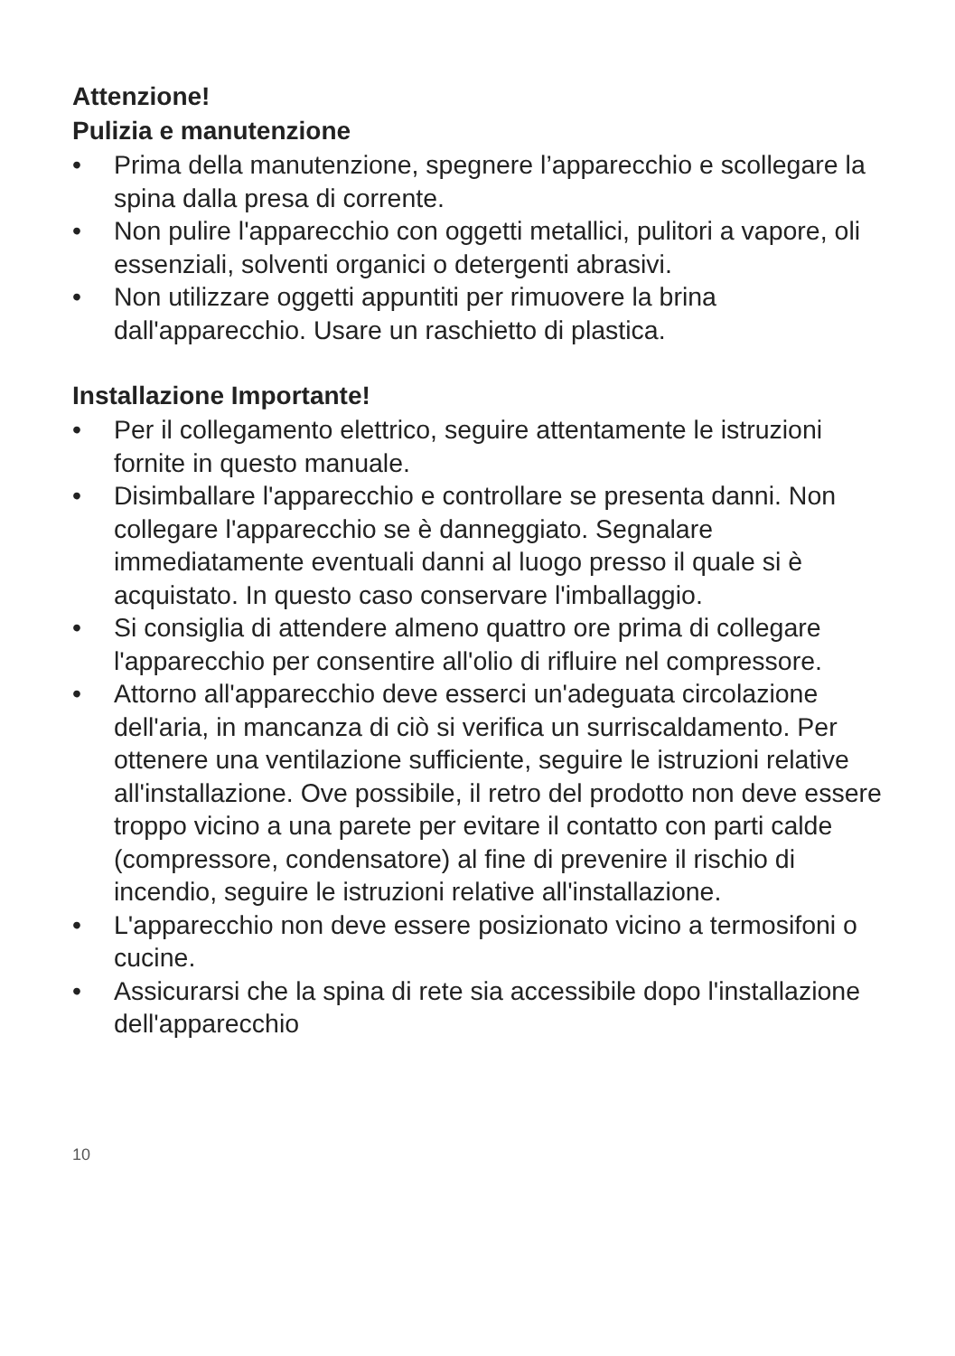Attenzione!
Pulizia e manutenzione
• Prima della manutenzione, spegnere l’apparecchio e scollegare la spina dalla presa di corrente.
• Non pulire l'apparecchio con oggetti metallici, pulitori a vapore, oli essenziali, solventi organici o detergenti abrasivi.
• Non utilizzare oggetti appuntiti per rimuovere la brina dall'apparecchio. Usare un raschietto di plastica.
Installazione Importante!
• Per il collegamento elettrico, seguire attentamente le istruzioni fornite in questo manuale.
• Disimballare l'apparecchio e controllare se presenta danni. Non collegare l'apparecchio se è danneggiato. Segnalare immediatamente eventuali danni al luogo presso il quale si è acquistato. In questo caso conservare l'imballaggio.
• Si consiglia di attendere almeno quattro ore prima di collegare l'apparecchio per consentire all'olio di rifluire nel compressore.
• Attorno all'apparecchio deve esserci un'adeguata circolazione dell'aria, in mancanza di ciò si verifica un surriscaldamento. Per ottenere una ventilazione sufficiente, seguire le istruzioni relative all'installazione. Ove possibile, il retro del prodotto non deve essere troppo vicino a una parete per evitare il contatto con parti calde (compressore, condensatore) al fine di prevenire il rischio di incendio, seguire le istruzioni relative all'installazione.
• L'apparecchio non deve essere posizionato vicino a termosifoni o cucine.
• Assicurarsi che la spina di rete sia accessibile dopo l'installazione dell'apparecchio
10